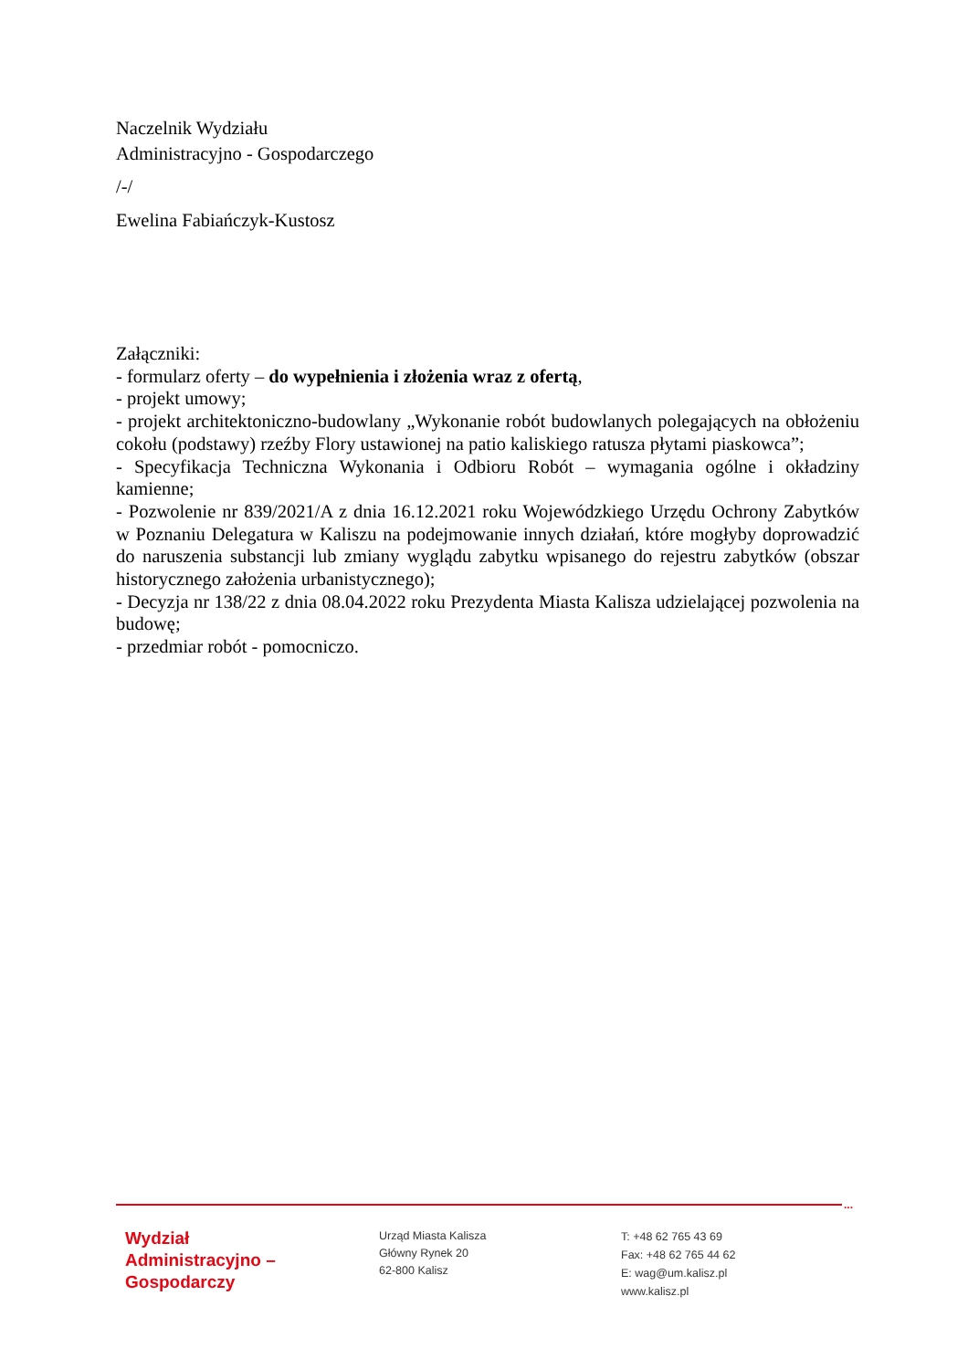Naczelnik Wydziału
Administracyjno - Gospodarczego
/-/
Ewelina Fabiańczyk-Kustosz
Załączniki:
- formularz oferty – do wypełnienia i złożenia wraz z ofertą,
- projekt umowy;
- projekt architektoniczno-budowlany „Wykonanie robót budowlanych polegających na obłożeniu cokołu (podstawy) rzeźby Flory ustawionej na patio kaliskiego ratusza płytami piaskowca”;
- Specyfikacja Techniczna Wykonania i Odbioru Robót – wymagania ogólne i okładziny kamienne;
- Pozwolenie nr 839/2021/A z dnia 16.12.2021 roku Wojewódzkiego Urzędu Ochrony Zabytków w Poznaniu Delegatura w Kaliszu na podejmowanie innych działań, które mogłyby doprowadzić do naruszenia substancji lub zmiany wyglądu zabytku wpisanego do rejestru zabytków (obszar historycznego założenia urbanistycznego);
- Decyzja nr 138/22 z dnia 08.04.2022 roku Prezydenta Miasta Kalisza udzielającej pozwolenia na budowę;
- przedmiar robót - pomocniczo.
...
Wydział
Administracyjno –
Gospodarczy
Urząd Miasta Kalisza
Główny Rynek 20
62-800 Kalisz
T: +48 62 765 43 69
Fax: +48 62 765 44 62
E: wag@um.kalisz.pl
www.kalisz.pl